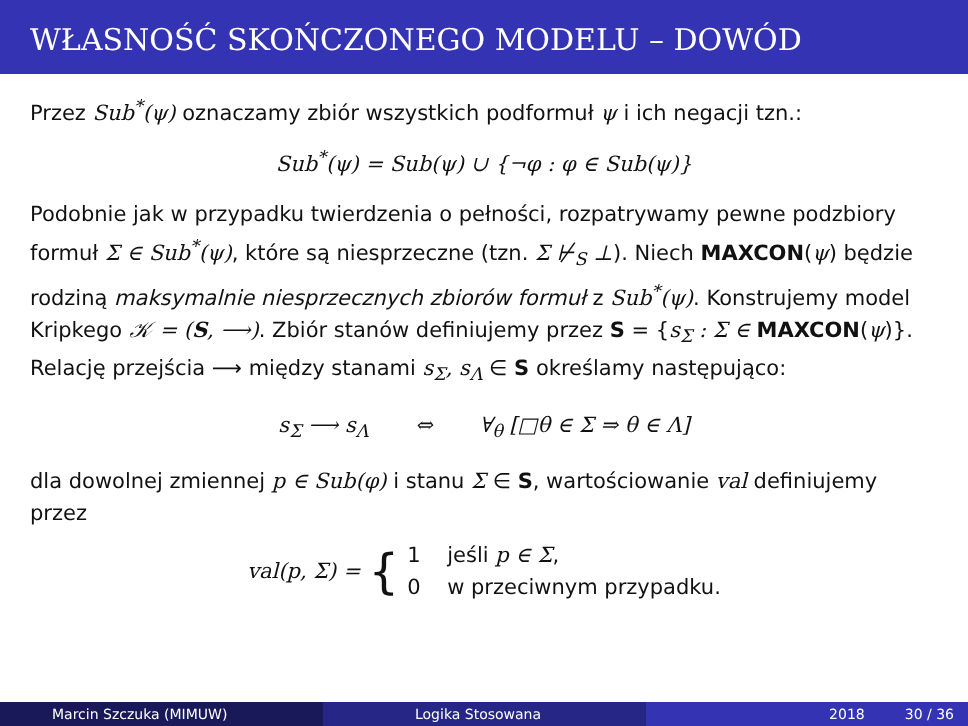WŁASNOŚĆ SKOŃCZONEGO MODELU – DOWÓD
Przez Sub<sup>*</sup>(ψ) oznaczamy zbiór wszystkich podformuł ψ i ich negacji tzn.:
Sub<sup>*</sup>(ψ) = Sub(ψ) ∪ {¬φ : φ ∈ Sub(ψ)}
Podobnie jak w przypadku twierdzenia o pełności, rozpatrywamy pewne podzbiory formuł Σ ∈ Sub<sup>*</sup>(ψ), które są niesprzeczne (tzn. Σ ⊬<sub>S</sub> ⊥). Niech MAXCON(ψ) będzie rodziną maksymalnie niesprzecznych zbiorów formuł z Sub<sup>*</sup>(ψ). Konstrujemy model Kripkego 𝒦 = (S, ⟶). Zbiór stanów definiujemy przez S = {s<sub>Σ</sub> : Σ ∈ MAXCON(ψ)}. Relację przejścia ⟶ między stanami s<sub>Σ</sub>, s<sub>Λ</sub> ∈ S określamy następująco:
s<sub>Σ</sub> ⟶ s<sub>Λ</sub> ⇔ ∀<sub>θ</sub> [□θ ∈ Σ ⇒ θ ∈ Λ]
dla dowolnej zmiennej p ∈ Sub(φ) i stanu Σ ∈ S, wartościowanie val definiujemy przez
val(p, Σ) = {
1 jeśli p ∈ Σ,
0 w przeciwnym przypadku.
Marcin Szczuka (MIMUW) Logika Stosowana 2018 30 / 36